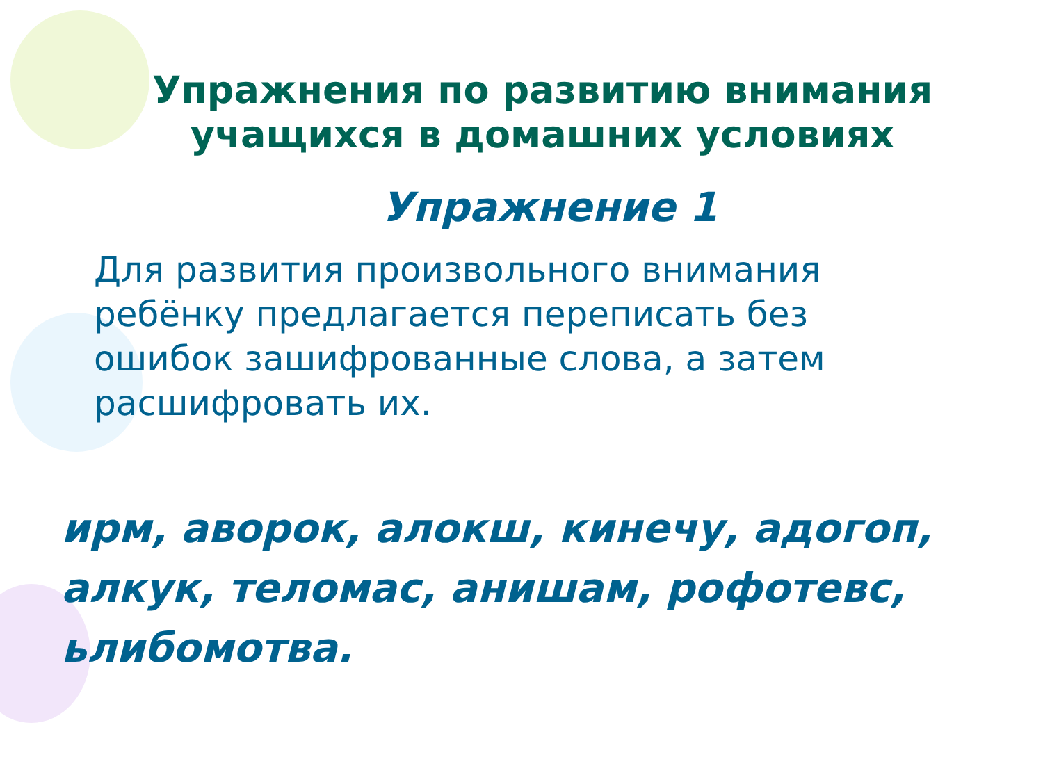Упражнения по развитию внимания учащихся в домашних условиях
Упражнение 1
Для развития произвольного внимания ребёнку предлагается переписать без ошибок зашифрованные слова, а затем расшифровать их.
ирм, аворок, алокш, кинечу, адогоп, алкук, теломас, анишам, рофотевс, ьлибомотва.